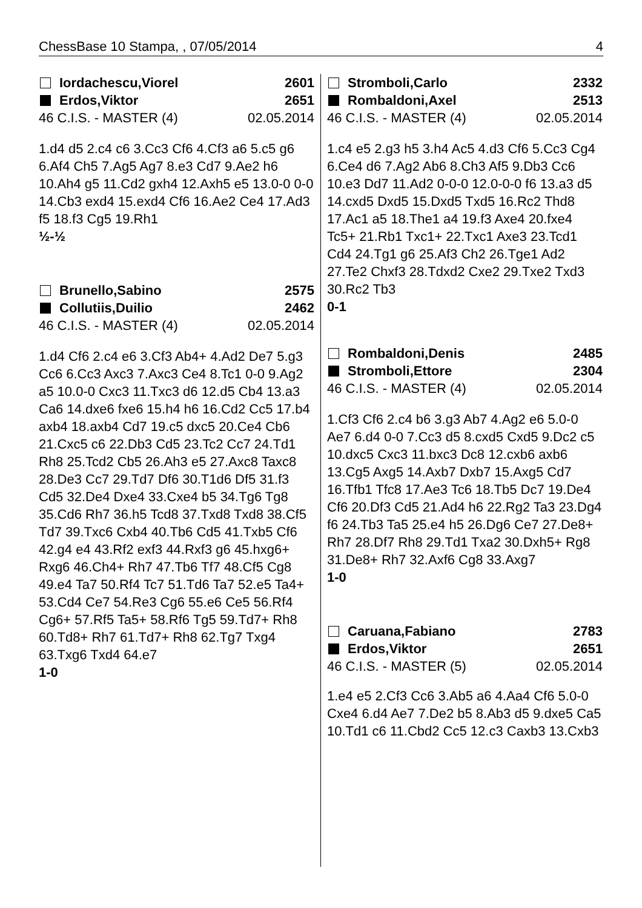ChessBase 10 Stampa, , 07/05/2014 4
Iordachescu,Viorel 2601
Erdos,Viktor 2651
46 C.I.S. - MASTER (4) 02.05.2014
1.d4 d5 2.c4 c6 3.Cc3 Cf6 4.Cf3 a6 5.c5 g6 6.Af4 Ch5 7.Ag5 Ag7 8.e3 Cd7 9.Ae2 h6 10.Ah4 g5 11.Cd2 gxh4 12.Axh5 e5 13.0-0 0-0 14.Cb3 exd4 15.exd4 Cf6 16.Ae2 Ce4 17.Ad3 f5 18.f3 Cg5 19.Rh1
½-½
Brunello,Sabino 2575
Collutiis,Duilio 2462
46 C.I.S. - MASTER (4) 02.05.2014
1.d4 Cf6 2.c4 e6 3.Cf3 Ab4+ 4.Ad2 De7 5.g3 Cc6 6.Cc3 Axc3 7.Axc3 Ce4 8.Tc1 0-0 9.Ag2 a5 10.0-0 Cxc3 11.Txc3 d6 12.d5 Cb4 13.a3 Ca6 14.dxe6 fxe6 15.h4 h6 16.Cd2 Cc5 17.b4 axb4 18.axb4 Cd7 19.c5 dxc5 20.Ce4 Cb6 21.Cxc5 c6 22.Db3 Cd5 23.Tc2 Cc7 24.Td1 Rh8 25.Tcd2 Cb5 26.Ah3 e5 27.Axc8 Taxc8 28.De3 Cc7 29.Td7 Df6 30.T1d6 Df5 31.f3 Cd5 32.De4 Dxe4 33.Cxe4 b5 34.Tg6 Tg8 35.Cd6 Rh7 36.h5 Tcd8 37.Txd8 Txd8 38.Cf5 Td7 39.Txc6 Cxb4 40.Tb6 Cd5 41.Txb5 Cf6 42.g4 e4 43.Rf2 exf3 44.Rxf3 g6 45.hxg6+ Rxg6 46.Ch4+ Rh7 47.Tb6 Tf7 48.Cf5 Cg8 49.e4 Ta7 50.Rf4 Tc7 51.Td6 Ta7 52.e5 Ta4+ 53.Cd4 Ce7 54.Re3 Cg6 55.e6 Ce5 56.Rf4 Cg6+ 57.Rf5 Ta5+ 58.Rf6 Tg5 59.Td7+ Rh8 60.Td8+ Rh7 61.Td7+ Rh8 62.Tg7 Txg4 63.Txg6 Txd4 64.e7
1-0
Stromboli,Carlo 2332
Rombaldoni,Axel 2513
46 C.I.S. - MASTER (4) 02.05.2014
1.c4 e5 2.g3 h5 3.h4 Ac5 4.d3 Cf6 5.Cc3 Cg4 6.Ce4 d6 7.Ag2 Ab6 8.Ch3 Af5 9.Db3 Cc6 10.e3 Dd7 11.Ad2 0-0-0 12.0-0-0 f6 13.a3 d5 14.cxd5 Dxd5 15.Dxd5 Txd5 16.Rc2 Thd8 17.Ac1 a5 18.The1 a4 19.f3 Axe4 20.fxe4 Tc5+ 21.Rb1 Txc1+ 22.Txc1 Axe3 23.Tcd1 Cd4 24.Tg1 g6 25.Af3 Ch2 26.Tge1 Ad2 27.Te2 Chxf3 28.Tdxd2 Cxe2 29.Txe2 Txd3 30.Rc2 Tb3
0-1
Rombaldoni,Denis 2485
Stromboli,Ettore 2304
46 C.I.S. - MASTER (4) 02.05.2014
1.Cf3 Cf6 2.c4 b6 3.g3 Ab7 4.Ag2 e6 5.0-0 Ae7 6.d4 0-0 7.Cc3 d5 8.cxd5 Cxd5 9.Dc2 c5 10.dxc5 Cxc3 11.bxc3 Dc8 12.cxb6 axb6 13.Cg5 Axg5 14.Axb7 Dxb7 15.Axg5 Cd7 16.Tfb1 Tfc8 17.Ae3 Tc6 18.Tb5 Dc7 19.De4 Cf6 20.Df3 Cd5 21.Ad4 h6 22.Rg2 Ta3 23.Dg4 f6 24.Tb3 Ta5 25.e4 h5 26.Dg6 Ce7 27.De8+ Rh7 28.Df7 Rh8 29.Td1 Txa2 30.Dxh5+ Rg8 31.De8+ Rh7 32.Axf6 Cg8 33.Axg7
1-0
Caruana,Fabiano 2783
Erdos,Viktor 2651
46 C.I.S. - MASTER (5) 02.05.2014
1.e4 e5 2.Cf3 Cc6 3.Ab5 a6 4.Aa4 Cf6 5.0-0 Cxe4 6.d4 Ae7 7.De2 b5 8.Ab3 d5 9.dxe5 Ca5 10.Td1 c6 11.Cbd2 Cc5 12.c3 Caxb3 13.Cxb3